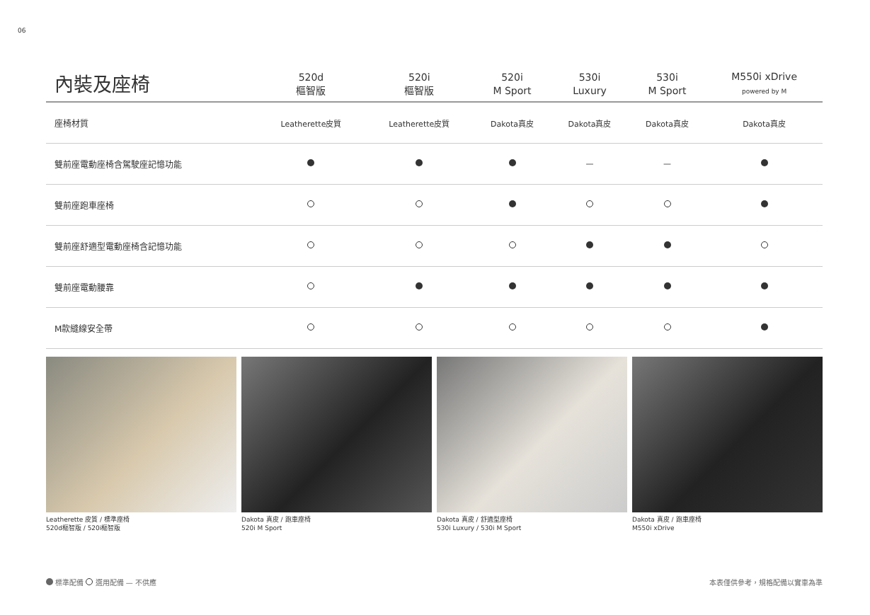06
| 內裝及座椅 | 520d 樞智版 | 520i 樞智版 | 520i M Sport | 530i Luxury | 530i M Sport | M550i xDrive powered by M |
| --- | --- | --- | --- | --- | --- | --- |
| 座椅材質 | Leatherette皮質 | Leatherette皮質 | Dakota真皮 | Dakota真皮 | Dakota真皮 | Dakota真皮 |
| 雙前座電動座椅含駕駛座記憶功能 | | | | — | — | |
| 雙前座跑車座椅 | | | | | | |
| 雙前座舒適型電動座椅含記憶功能 | | | | | | |
| 雙前座電動腰靠 | | | | | | |
| M款縫線安全帶 | | | | | | |
Leatherette 皮質 / 標準座椅
520d樞智版 / 520i樞智版
Dakota 真皮 / 跑車座椅
520i M Sport
Dakota 真皮 / 舒適型座椅
530i Luxury / 530i M Sport
Dakota 真皮 / 跑車座椅
M550i xDrive
標準配備 選用配備 — 不供應 本表僅供參考，規格配備以實車為準